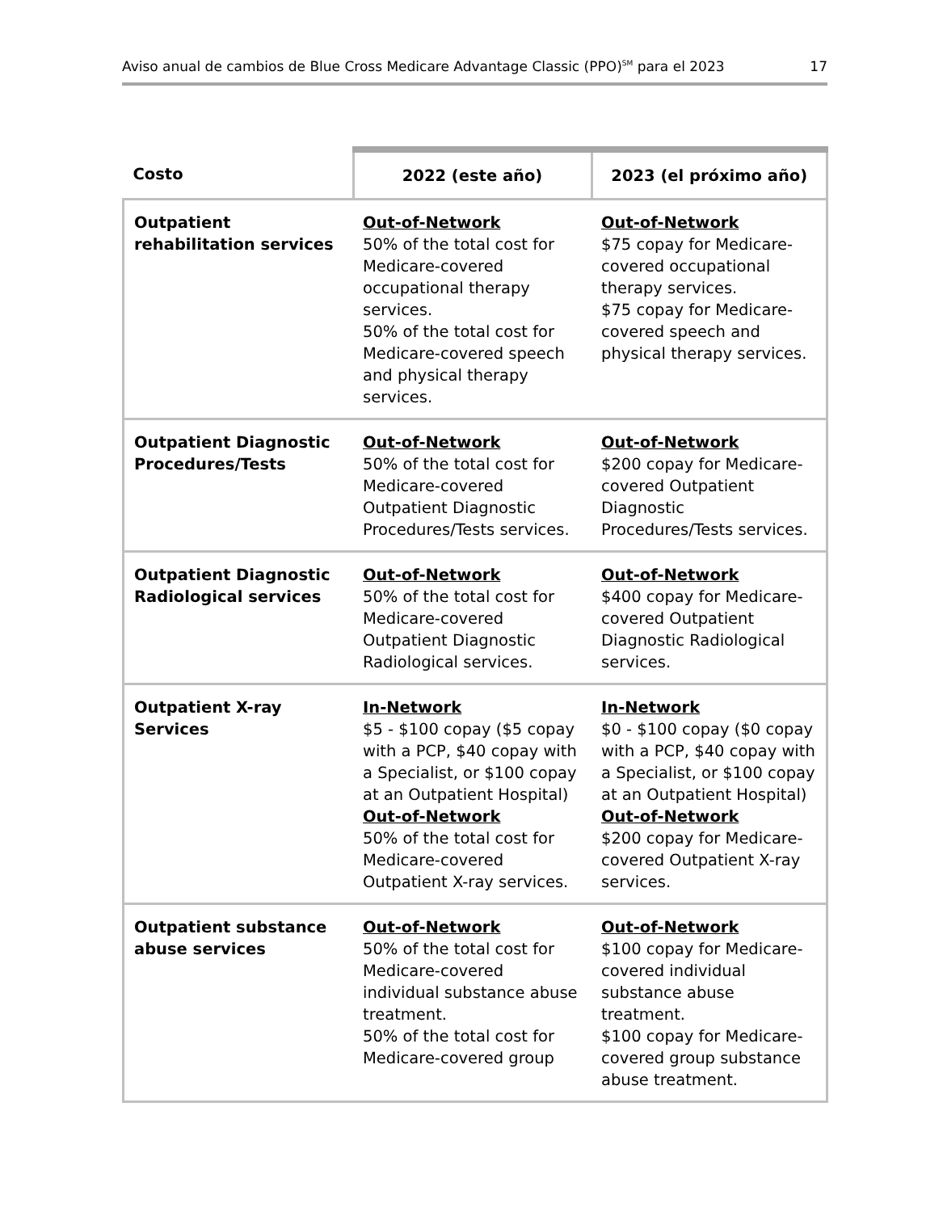Aviso anual de cambios de Blue Cross Medicare Advantage Classic (PPO)<sup>SM</sup> para el 2023 17
| Costo | 2022 (este año) | 2023 (el próximo año) |
| --- | --- | --- |
| Outpatient rehabilitation services | Out-of-Network 50% of the total cost for Medicare-covered occupational therapy services. 50% of the total cost for Medicare-covered speech and physical therapy services. | Out-of-Network $75 copay for Medicare-covered occupational therapy services. $75 copay for Medicare-covered speech and physical therapy services. |
| Outpatient Diagnostic Procedures/Tests | Out-of-Network 50% of the total cost for Medicare-covered Outpatient Diagnostic Procedures/Tests services. | Out-of-Network $200 copay for Medicare-covered Outpatient Diagnostic Procedures/Tests services. |
| Outpatient Diagnostic Radiological services | Out-of-Network 50% of the total cost for Medicare-covered Outpatient Diagnostic Radiological services. | Out-of-Network $400 copay for Medicare-covered Outpatient Diagnostic Radiological services. |
| Outpatient X-ray Services | In-Network $5 - $100 copay ($5 copay with a PCP, $40 copay with a Specialist, or $100 copay at an Outpatient Hospital) Out-of-Network 50% of the total cost for Medicare-covered Outpatient X-ray services. | In-Network $0 - $100 copay ($0 copay with a PCP, $40 copay with a Specialist, or $100 copay at an Outpatient Hospital) Out-of-Network $200 copay for Medicare-covered Outpatient X-ray services. |
| Outpatient substance abuse services | Out-of-Network 50% of the total cost for Medicare-covered individual substance abuse treatment. 50% of the total cost for Medicare-covered group | Out-of-Network $100 copay for Medicare-covered individual substance abuse treatment. $100 copay for Medicare-covered group substance abuse treatment. |